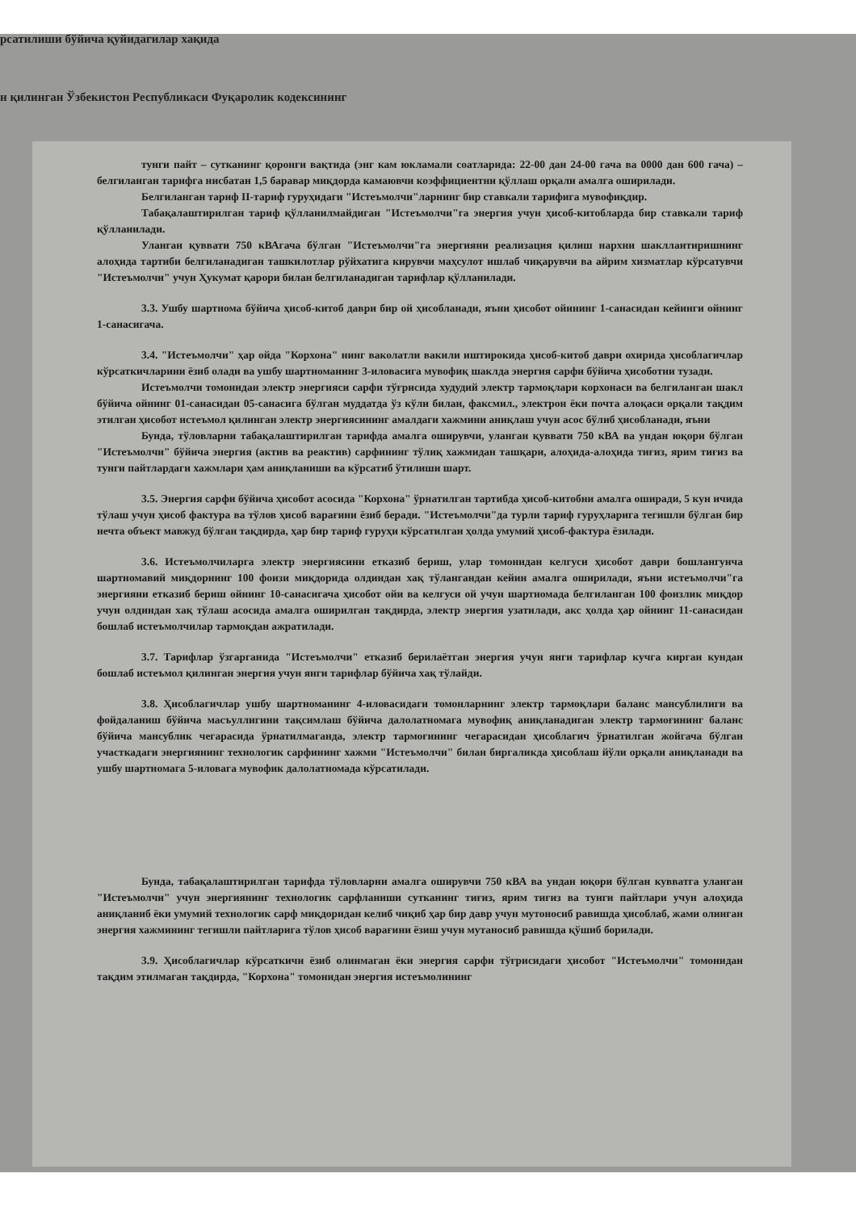рсатилиши бўйича қуйидагилар хақида
н қилинган Ўзбекистон Республикаси Фуқаролик кодексининг
тунги пайт – сутканинг қоронғи вақтида (энг кам юкламали соатларида: 22-00 дан 24-00 гача ва 0000 дан 600 гача) – белгиланган тарифга нисбатан 1,5 баравар миқдорда камаювчи коэффициентни қўллаш орқали амалга оширилади.
Белгиланган тариф II-тариф гуруҳидаги "Истеъмолчи"ларнинг бир ставкали тарифига мувофиқдир.
Табақалаштирилган тариф қўлланилмайдиган "Истеъмолчи"га энергия учун ҳисоб-китобларда бир ставкали тариф қўлланилади.
Уланган қуввати 750 кВАгача бўлган "Истеъмолчи"га энергияни реализация қилиш нархни шакллантиришнинг алоҳида тартиби белгиланадиган ташкилотлар рўйхатига кирувчи маҳсулот ишлаб чиқарувчи ва айрим хизматлар кўрсатувчи "Истеъмолчи" учун Ҳукумат қарори билан белгиланадиган тарифлар қўлланилади.
3.3. Ушбу шартнома бўйича ҳисоб-китоб даври бир ой ҳисобланади, яъни ҳисобот ойининг 1-санасидан кейинги ойнинг 1-санасигача.
3.4. "Истеъмолчи" ҳар ойда "Корхона" нинг ваколатли вакили иштирокида ҳисоб-китоб даври охирида ҳисоблагичлар кўрсаткичларини ёзиб олади ва ушбу шартноманинг 3-иловасига мувофиқ шаклда энергия сарфи бўйича ҳисоботни тузади.
Истеъмолчи томонидан электр энергияси сарфи тўғрисида худудий электр тармоқлари корхонаси ва белгиланган шакл бўйича ойнинг 01-санасидан 05-санасига бўлган муддатда ўз кўли билан, факсмил., электрон ёки почта алоқаси орқали тақдим этилган ҳисобот истеъмол қилинган электр энергиясининг амалдаги хажмини аниқлаш учун асос бўлиб ҳисобланади, яъни
Бунда, тўловларни табақалаштирилган тарифда амалга оширувчи, уланган қуввати 750 кВА ва ундан юқори бўлган "Истеъмолчи" бўйича энергия (актив ва реактив) сарфининг тўлиқ хажмидан ташқари, алоҳида-алоҳида тиғиз, ярим тиғиз ва тунги пайтлардаги хажмлари ҳам аниқланиши ва кўрсатиб ўтилиши шарт.
3.5. Энергия сарфи бўйича ҳисобот асосида "Корхона" ўрнатилган тартибда ҳисоб-китобни амалга оширади, 5 кун ичида тўлаш учун ҳисоб фактура ва тўлов ҳисоб варағини ёзиб беради. "Истеъмолчи"да турли тариф гуруҳларига тегишли бўлган бир нечта объект мавжуд бўлган тақдирда, ҳар бир тариф гуруҳи кўрсатилган ҳолда умумий ҳисоб-фактура ёзилади.
3.6. Истеъмолчиларга электр энергиясини етказиб бериш, улар томонидан келгуси ҳисобот даври бошлангунча шартномавий миқдорнинг 100 фоизи миқдорида олдиндан хақ тўлангандан кейин амалга оширилади, яъни истеъмолчи"га энергияни етказиб бериш ойнинг 10-санасигача ҳисобот ойи ва келгуси ой учун шартномада белгиланган 100 фоизлик миқдор учун олдиндан хақ тўлаш асосида амалга оширилган тақдирда, электр энергия узатилади, акс ҳолда ҳар ойнинг 11-санасидан бошлаб истеъмолчилар тармоқдан ажратилади.
3.7. Тарифлар ўзгарганида "Истеъмолчи" етказиб берилаётган энергия учун янги тарифлар кучга кирган кундан бошлаб истеъмол қилинган энергия учун янги тарифлар бўйича хақ тўлайди.
3.8. Ҳисоблагичлар ушбу шартноманинг 4-иловасидаги томонларнинг электр тармоқлари баланс мансублилиги ва фойдаланиш бўйича масъуллигини тақсимлаш бўйича далолатномага мувофиқ аниқланадиган электр тармоғининг баланс бўйича мансублик чегарасида ўрнатилмаганда, электр тармоғининг чегарасидан ҳисоблагич ўрнатилган жойгача бўлган участкадаги энергиянинг технологик сарфининг хажми "Истеъмолчи" билан биргаликда ҳисоблаш йўли орқали аниқланади ва ушбу шартномага 5-иловага мувофик далолатномада кўрсатилади.
Бунда, табақалаштирилган тарифда тўловларни амалга оширувчи 750 кВА ва ундан юқори бўлган кувватга уланган "Истеъмолчи" учун энергиянинг технологик сарфланиши сутканинг тиғиз, ярим тиғиз ва тунги пайтлари учун алоҳида аниқланиб ёки умумий технологик сарф миқдоридан келиб чиқиб ҳар бир давр учун мутоносиб равишда ҳисоблаб, жами олинган энергия хажмининг тегишли пайтларига тўлов ҳисоб варағини ёзиш учун мутаносиб равишда қўшиб борилади.
3.9. Ҳисоблагичлар кўрсаткичи ёзиб олинмаган ёки энергия сарфи тўғрисидаги ҳисобот "Истеъмолчи" томонидан тақдим этилмаган тақдирда, "Корхона" томонидан энергия истеъмолининг